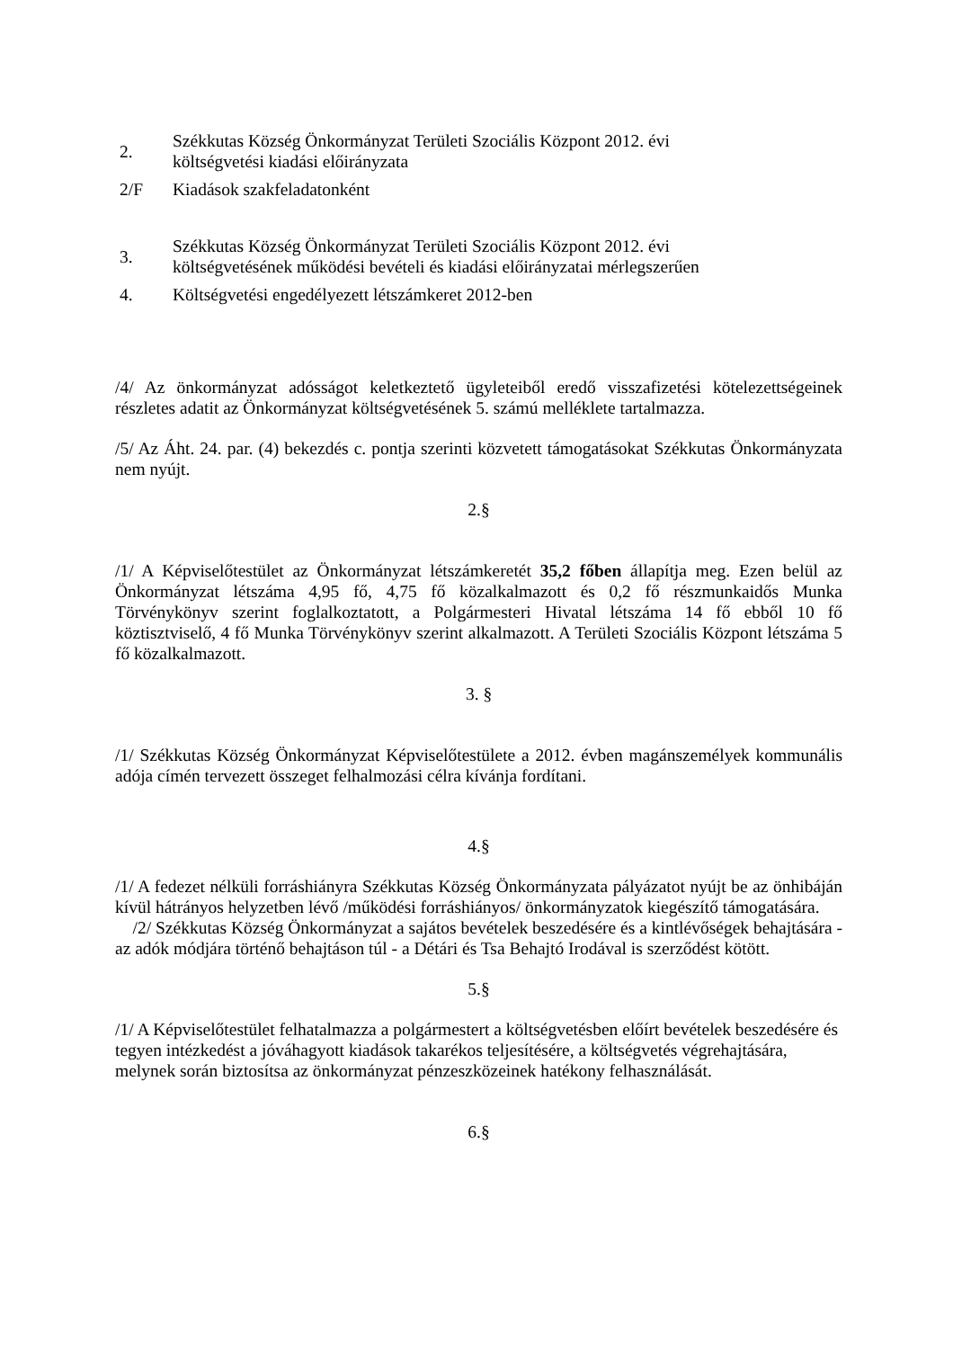2. Székkutas Község Önkormányzat Területi Szociális Központ 2012. évi
költségvetési kiadási előirányzata
2/F Kiadások szakfeladatonként
3. Székkutas Község Önkormányzat Területi Szociális Központ 2012. évi
költségvetésének működési bevételi és kiadási előirányzatai mérlegszerűen
4. Költségvetési engedélyezett létszámkeret 2012-ben
/4/ Az önkormányzat adósságot keletkeztető ügyleteiből eredő visszafizetési kötelezettségeinek részletes adatit az Önkormányzat költségvetésének 5. számú melléklete tartalmazza.
/5/ Az Áht. 24. par. (4) bekezdés c. pontja szerinti közvetett támogatásokat Székkutas Önkormányzata nem nyújt.
2.§
/1/ A Képviselőtestület az Önkormányzat létszámkeretét 35,2 főben állapítja meg. Ezen belül az Önkormányzat létszáma 4,95 fő, 4,75 fő közalkalmazott és 0,2 fő részmunkaidős Munka Törvénykönyv szerint foglalkoztatott, a Polgármesteri Hivatal létszáma 14 fő ebből 10 fő köztisztviselő, 4 fő Munka Törvénykönyv szerint alkalmazott. A Területi Szociális Központ létszáma 5 fő közalkalmazott.
3. §
/1/ Székkutas Község Önkormányzat Képviselőtestülete a 2012. évben magánszemélyek kommunális adója címén tervezett összeget felhalmozási célra kívánja fordítani.
4.§
/1/ A fedezet nélküli forráshiányra Székkutas Község Önkormányzata pályázatot nyújt be az önhibáján kívül hátrányos helyzetben lévő /működési forráshiányos/ önkormányzatok kiegészítő támogatására.
/2/ Székkutas Község Önkormányzat a sajátos bevételek beszedésére és a kintlévőségek behajtására - az adók módjára történő behajtáson túl - a Détári és Tsa Behajtó Irodával is szerződést kötött.
5.§
/1/ A Képviselőtestület felhatalmazza a polgármestert a költségvetésben előírt bevételek beszedésére és tegyen intézkedést a jóváhagyott kiadások takarékos teljesítésére, a költségvetés végrehajtására, melynek során biztosítsa az önkormányzat pénzeszközeinek hatékony felhasználását.
6.§